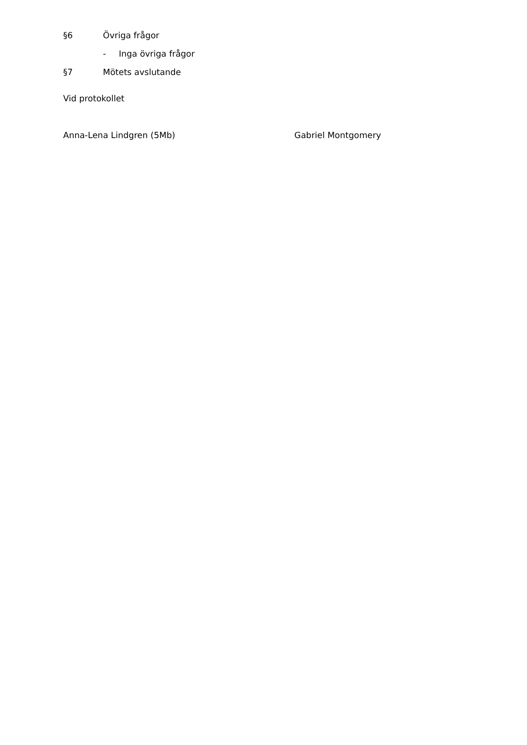§6 Övriga frågor
- Inga övriga frågor
§7 Mötets avslutande
Vid protokollet
Anna-Lena Lindgren (5Mb) Gabriel Montgomery